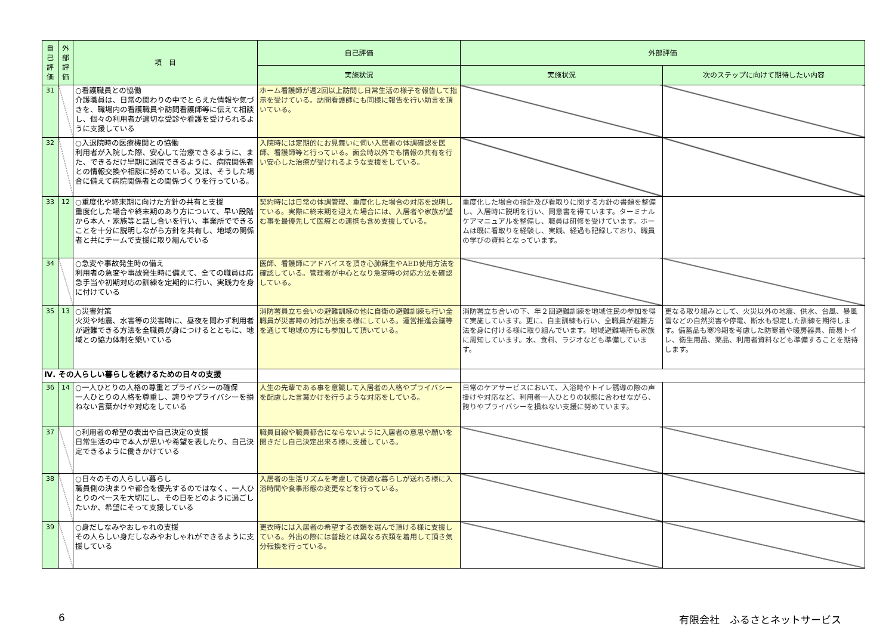| 自己評価 | 外部評価 | 項 目 | 自己評価 | 外部評価 | |
| --- | --- | --- | --- | --- | --- |
| | | | 実施状況 | 実施状況 | 次のステップに向けて期待したい内容 |
| 31 | | ○看護職員との協働 介護職員は、日常の関わりの中でとらえた情報や気づきを、職場内の看護職員や訪問看護師等に伝えて相談し、個々の利用者が適切な受診や看護を受けられるように支援している | ホーム看護師が週2回以上訪問し日常生活の様子を報告して指示を受けている。訪問看護師にも同様に報告を行い助言を頂いている。 | | |
| 32 | | ○入退院時の医療機関との協働 利用者が入院した際、安心して治療できるように、また、できるだけ早期に退院できるように、病院関係者との情報交換や相談に努めている。又は、そうした場合に備えて病院関係者との関係づくりを行っている。 | 入院時には定期的にお見舞いに伺い入居者の体調確認を医師、看護師等と行っている。面会時以外でも情報の共有を行い安心した治療が受けれるような支援をしている。 | | |
| 33 | 12 | ○重度化や終末期に向けた方針の共有と支援 重度化した場合や終末期のあり方について、早い段階から本人・家族等と話し合いを行い、事業所でできることを十分に説明しながら方針を共有し、地域の関係者と共にチームで支援に取り組んでいる | 契約時には日常の体調管理、重度化した場合の対応を説明している。実際に終末期を迎えた場合には、入居者や家族が望む事を最優先して医療との連携も含め支援している。 | 重度化した場合の指針及び看取りに関する方針の書類を整備し、入居時に説明を行い、同意書を得ています。ターミナルケアマニュアルを整備し、職員は研修を受けています。ホームは既に看取りを経験し、実践、経過も記録しており、職員の学びの資料となっています。 | |
| 34 | | ○急変や事故発生時の備え 利用者の急変や事故発生時に備えて、全ての職員は応急手当や初期対応の訓練を定期的に行い、実践力を身に付けている | 医師、看護師にアドバイスを頂き心肺蘇生やAED使用方法を確認している。管理者が中心となり急変時の対応方法を確認している。 | | |
| 35 | 13 | ○災害対策 火災や地震、水害等の災害時に、昼夜を問わず利用者が避難できる方法を全職員が身につけるとともに、地域との協力体制を築いている | 消防署員立ち会いの避難訓練の他に自衛の避難訓練も行い全職員が災害時の対応が出来る様にしている。運営推進会議等を通じて地域の方にも参加して頂いている。 | 消防署立ち合いの下、年２回避難訓練を地域住民の参加を得て実施しています。更に、自主訓練も行い、全職員が避難方法を身に付ける様に取り組んでいます。地域避難場所も家族に周知しています。水、食料、ラジオなども準備しています。 | 更なる取り組みとして、火災以外の地震、供水、台風、暴風雪などの自然災害や停電、断水も想定した訓練を期待します。備蓄品も寒冷期を考慮した防寒着や暖房器具、簡易トイレ、衛生用品、薬品、利用者資料なども準備することを期待します。 |
| Ⅳ. その人らしい暮らしを続けるための日々の支援 | | | | | |
| 36 | 14 | ○一人ひとりの人格の尊重とプライバシーの確保 一人ひとりの人格を尊重し、誇りやプライバシーを損ねない言葉かけや対応をしている | 人生の先輩である事を意識して入居者の人格やプライバシーを配慮した言葉かけを行うような対応をしている。 | 日常のケアサービスにおいて、入浴時やトイレ誘導の際の声掛けや対応など、利用者一人ひとりの状態に合わせながら、誇りやプライバシーを損ねない支援に努めています。 | |
| 37 | | ○利用者の希望の表出や自己決定の支援 日常生活の中で本人が思いや希望を表したり、自己決定できるように働きかけている | 職員目線や職員都合にならないように入居者の意思や願いを聞きだし自己決定出来る様に支援している。 | | |
| 38 | | ○日々のその人らしい暮らし 職員側の決まりや都合を優先するのではなく、一人ひとりのペースを大切にし、その日をどのように過ごしたいか、希望にそって支援している | 入居者の生活リズムを考慮して快適な暮らしが送れる様に入浴時間や食事形態の変更などを行っている。 | | |
| 39 | | ○身だしなみやおしゃれの支援 その人らしい身だしなみやおしゃれができるように支援している | 更衣時には入居者の希望する衣類を選んで頂ける様に支援している。外出の際には普段とは異なる衣類を着用して頂き気分転換を行っている。 | | |
6 有限会社　ふるさとネットサービス